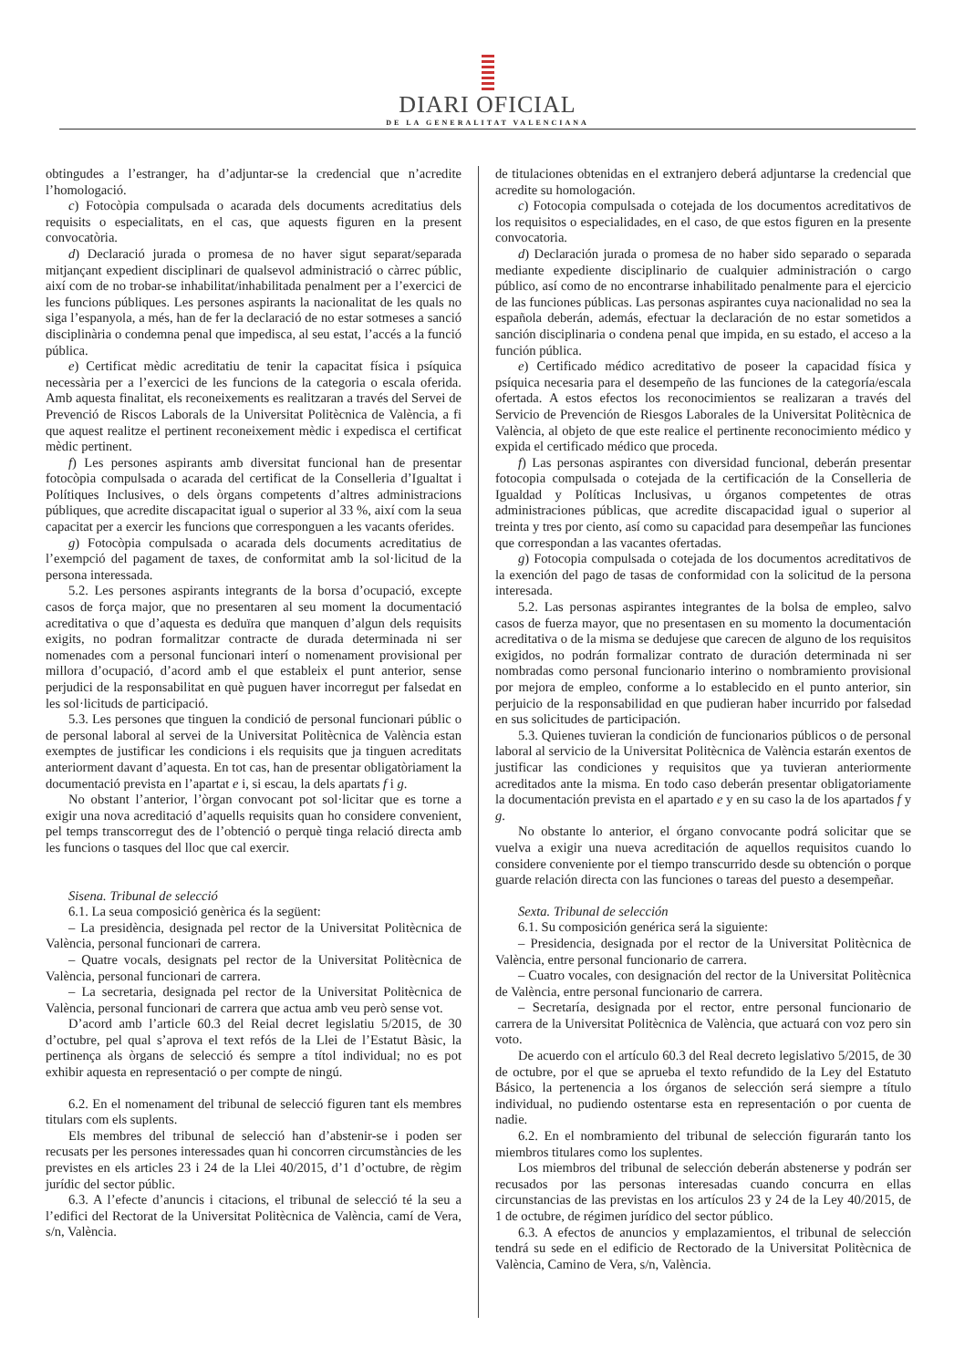DIARI OFICIAL
DE LA GENERALITAT VALENCIANA
obtingudes a l’estranger, ha d’adjuntar-se la credencial que n’acredite l’homologació.
c) Fotocòpia compulsada o acarada dels documents acreditatius dels requisits o especialitats, en el cas, que aquests figuren en la present convocatòria.
d) Declaració jurada o promesa de no haver sigut separat/separada mitjançant expedient disciplinari de qualsevol administració o càrrec públic, així com de no trobar-se inhabilitat/inhabilitada penalment per a l’exercici de les funcions públiques. Les persones aspirants la nacionalitat de les quals no siga l’espanyola, a més, han de fer la declaració de no estar sotmeses a sanció disciplinària o condemna penal que impedisca, al seu estat, l’accés a la funció pública.
e) Certificat mèdic acreditatiu de tenir la capacitat física i psíquica necessària per a l’exercici de les funcions de la categoria o escala oferida. Amb aquesta finalitat, els reconeixements es realitzaran a través del Servei de Prevenció de Riscos Laborals de la Universitat Politècnica de València, a fi que aquest realitze el pertinent reconeixement mèdic i expedisca el certificat mèdic pertinent.
f) Les persones aspirants amb diversitat funcional han de presentar fotocòpia compulsada o acarada del certificat de la Conselleria d’Igualtat i Polítiques Inclusives, o dels òrgans competents d’altres administracions públiques, que acredite discapacitat igual o superior al 33 %, així com la seua capacitat per a exercir les funcions que corresponguen a les vacants oferides.
g) Fotocòpia compulsada o acarada dels documents acreditatius de l’exempció del pagament de taxes, de conformitat amb la sol·licitud de la persona interessada.
5.2. Les persones aspirants integrants de la borsa d’ocupació, excepte casos de força major, que no presentaren al seu moment la documentació acreditativa o que d’aquesta es deduïra que manquen d’algun dels requisits exigits, no podran formalitzar contracte de durada determinada ni ser nomenades com a personal funcionari interí o nomenament provisional per millora d’ocupació, d’acord amb el que estableix el punt anterior, sense perjudici de la responsabilitat en què puguen haver incorregut per falsedat en les sol·licituds de participació.
5.3. Les persones que tinguen la condició de personal funcionari públic o de personal laboral al servei de la Universitat Politècnica de València estan exemptes de justificar les condicions i els requisits que ja tinguen acreditats anteriorment davant d’aquesta. En tot cas, han de presentar obligatòriament la documentació prevista en l’apartat e i, si escau, la dels apartats f i g.
No obstant l’anterior, l’òrgan convocant pot sol·licitar que es torne a exigir una nova acreditació d’aquells requisits quan ho considere convenient, pel temps transcorregut des de l’obtenció o perquè tinga relació directa amb les funcions o tasques del lloc que cal exercir.
Sisena. Tribunal de selecció
6.1. La seua composició genèrica és la següent:
– La presidència, designada pel rector de la Universitat Politècnica de València, personal funcionari de carrera.
– Quatre vocals, designats pel rector de la Universitat Politècnica de València, personal funcionari de carrera.
– La secretaria, designada pel rector de la Universitat Politècnica de València, personal funcionari de carrera que actua amb veu però sense vot.
D’acord amb l’article 60.3 del Reial decret legislatiu 5/2015, de 30 d’octubre, pel qual s’aprova el text refós de la Llei de l’Estatut Bàsic, la pertinença als òrgans de selecció és sempre a títol individual; no es pot exhibir aquesta en representació o per compte de ningú.
6.2. En el nomenament del tribunal de selecció figuren tant els membres titulars com els suplents.
Els membres del tribunal de selecció han d’abstenir-se i poden ser recusats per les persones interessades quan hi concorren circumstàncies de les previstes en els articles 23 i 24 de la Llei 40/2015, d’1 d’octubre, de règim jurídic del sector públic.
6.3. A l’efecte d’anuncis i citacions, el tribunal de selecció té la seu a l’edifici del Rectorat de la Universitat Politècnica de València, camí de Vera, s/n, València.
de titulaciones obtenidas en el extranjero deberá adjuntarse la credencial que acredite su homologación.
c) Fotocopia compulsada o cotejada de los documentos acreditativos de los requisitos o especialidades, en el caso, de que estos figuren en la presente convocatoria.
d) Declaración jurada o promesa de no haber sido separado o separada mediante expediente disciplinario de cualquier administración o cargo público, así como de no encontrarse inhabilitado penalmente para el ejercicio de las funciones públicas. Las personas aspirantes cuya nacionalidad no sea la española deberán, además, efectuar la declaración de no estar sometidos a sanción disciplinaria o condena penal que impida, en su estado, el acceso a la función pública.
e) Certificado médico acreditativo de poseer la capacidad física y psíquica necesaria para el desempeño de las funciones de la categoría/escala ofertada. A estos efectos los reconocimientos se realizaran a través del Servicio de Prevención de Riesgos Laborales de la Universitat Politècnica de València, al objeto de que este realice el pertinente reconocimiento médico y expida el certificado médico que proceda.
f) Las personas aspirantes con diversidad funcional, deberán presentar fotocopia compulsada o cotejada de la certificación de la Conselleria de Igualdad y Políticas Inclusivas, u órganos competentes de otras administraciones públicas, que acredite discapacidad igual o superior al treinta y tres por ciento, así como su capacidad para desempeñar las funciones que correspondan a las vacantes ofertadas.
g) Fotocopia compulsada o cotejada de los documentos acreditativos de la exención del pago de tasas de conformidad con la solicitud de la persona interesada.
5.2. Las personas aspirantes integrantes de la bolsa de empleo, salvo casos de fuerza mayor, que no presentasen en su momento la documentación acreditativa o de la misma se dedujese que carecen de alguno de los requisitos exigidos, no podrán formalizar contrato de duración determinada ni ser nombradas como personal funcionario interino o nombramiento provisional por mejora de empleo, conforme a lo establecido en el punto anterior, sin perjuicio de la responsabilidad en que pudieran haber incurrido por falsedad en sus solicitudes de participación.
5.3. Quienes tuvieran la condición de funcionarios públicos o de personal laboral al servicio de la Universitat Politècnica de València estarán exentos de justificar las condiciones y requisitos que ya tuvieran anteriormente acreditados ante la misma. En todo caso deberán presentar obligatoriamente la documentación prevista en el apartado e y en su caso la de los apartados f y g.
No obstante lo anterior, el órgano convocante podrá solicitar que se vuelva a exigir una nueva acreditación de aquellos requisitos cuando lo considere conveniente por el tiempo transcurrido desde su obtención o porque guarde relación directa con las funciones o tareas del puesto a desempeñar.
Sexta. Tribunal de selección
6.1. Su composición genérica será la siguiente:
– Presidencia, designada por el rector de la Universitat Politècnica de València, entre personal funcionario de carrera.
– Cuatro vocales, con designación del rector de la Universitat Politècnica de València, entre personal funcionario de carrera.
– Secretaría, designada por el rector, entre personal funcionario de carrera de la Universitat Politècnica de València, que actuará con voz pero sin voto.
De acuerdo con el artículo 60.3 del Real decreto legislativo 5/2015, de 30 de octubre, por el que se aprueba el texto refundido de la Ley del Estatuto Básico, la pertenencia a los órganos de selección será siempre a título individual, no pudiendo ostentarse esta en representación o por cuenta de nadie.
6.2. En el nombramiento del tribunal de selección figurarán tanto los miembros titulares como los suplentes.
Los miembros del tribunal de selección deberán abstenerse y podrán ser recusados por las personas interesadas cuando concurra en ellas circunstancias de las previstas en los artículos 23 y 24 de la Ley 40/2015, de 1 de octubre, de régimen jurídico del sector público.
6.3. A efectos de anuncios y emplazamientos, el tribunal de selección tendrá su sede en el edificio de Rectorado de la Universitat Politècnica de València, Camino de Vera, s/n, València.